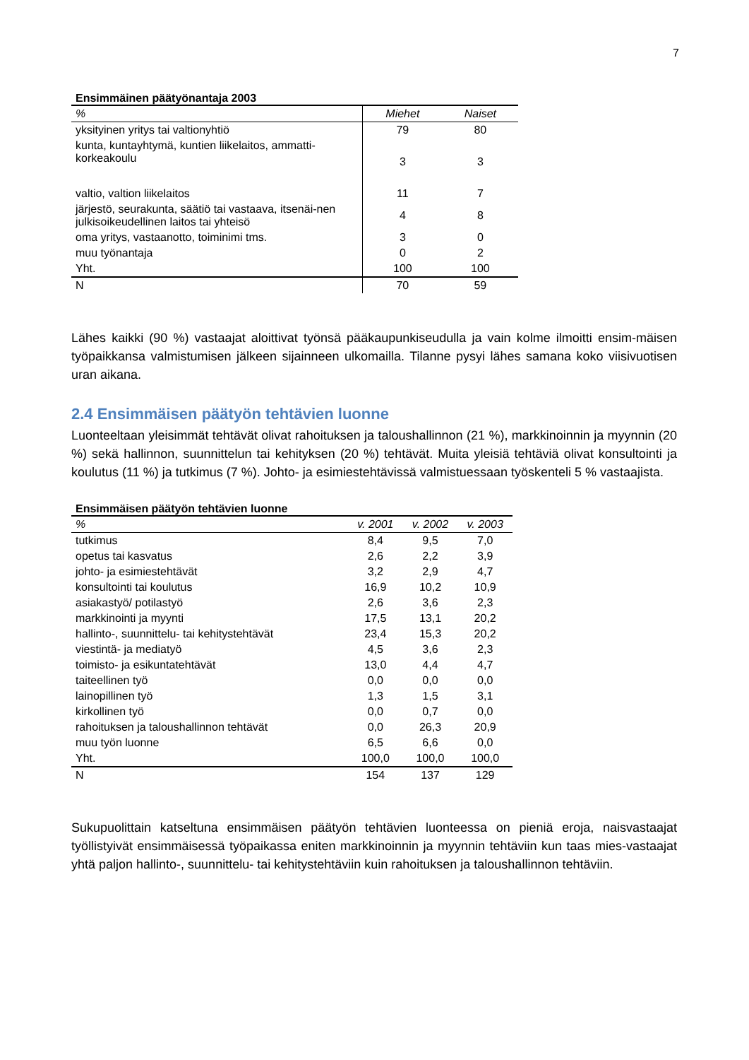7
Ensimmäinen päätyönantaja 2003
| % | Miehet | Naiset |
| --- | --- | --- |
| yksityinen yritys tai valtionyhtiö | 79 | 80 |
| kunta, kuntayhtymä, kuntien liikelaitos, ammatti-korkeakoulu | 3 | 3 |
| valtio, valtion liikelaitos | 11 | 7 |
| järjestö, seurakunta, säätiö tai vastaava, itsenäi-nen julkisoikeudellinen laitos tai yhteisö | 4 | 8 |
| oma yritys, vastaanotto, toiminimi tms. | 3 | 0 |
| muu työnantaja | 0 | 2 |
| Yht. | 100 | 100 |
| N | 70 | 59 |
Lähes kaikki (90 %) vastaajat aloittivat työnsä pääkaupunkiseudulla ja vain kolme ilmoitti ensim-mäisen työpaikkansa valmistumisen jälkeen sijainneen ulkomailla. Tilanne pysyi lähes samana koko viisivuotisen uran aikana.
2.4 Ensimmäisen päätyön tehtävien luonne
Luonteeltaan yleisimmät tehtävät olivat rahoituksen ja taloushallinnon (21 %), markkinoinnin ja myynnin (20 %) sekä hallinnon, suunnittelun tai kehityksen (20 %) tehtävät. Muita yleisiä tehtäviä olivat konsultointi ja koulutus (11 %) ja tutkimus (7 %). Johto- ja esimiestehtävissä valmistuessaan työskenteli 5 % vastaajista.
Ensimmäisen päätyön tehtävien luonne
| % | v. 2001 | v. 2002 | v. 2003 |
| --- | --- | --- | --- |
| tutkimus | 8,4 | 9,5 | 7,0 |
| opetus tai kasvatus | 2,6 | 2,2 | 3,9 |
| johto- ja esimiestehtävät | 3,2 | 2,9 | 4,7 |
| konsultointi tai koulutus | 16,9 | 10,2 | 10,9 |
| asiakastyö/ potilastyö | 2,6 | 3,6 | 2,3 |
| markkinointi ja myynti | 17,5 | 13,1 | 20,2 |
| hallinto-, suunnittelu- tai kehitystehtävät | 23,4 | 15,3 | 20,2 |
| viestintä- ja mediatyö | 4,5 | 3,6 | 2,3 |
| toimisto- ja esikuntatehtävät | 13,0 | 4,4 | 4,7 |
| taiteellinen työ | 0,0 | 0,0 | 0,0 |
| lainopillinen työ | 1,3 | 1,5 | 3,1 |
| kirkollinen työ | 0,0 | 0,7 | 0,0 |
| rahoituksen ja taloushallinnon tehtävät | 0,0 | 26,3 | 20,9 |
| muu työn luonne | 6,5 | 6,6 | 0,0 |
| Yht. | 100,0 | 100,0 | 100,0 |
| N | 154 | 137 | 129 |
Sukupuolittain katseltuna ensimmäisen päätyön tehtävien luonteessa on pieniä eroja, naisvastaajat työllistyivät ensimmäisessä työpaikassa eniten markkinoinnin ja myynnin tehtäviin kun taas mies-vastaajat yhtä paljon hallinto-, suunnittelu- tai kehitystehtäviin kuin rahoituksen ja taloushallinnon tehtäviin.